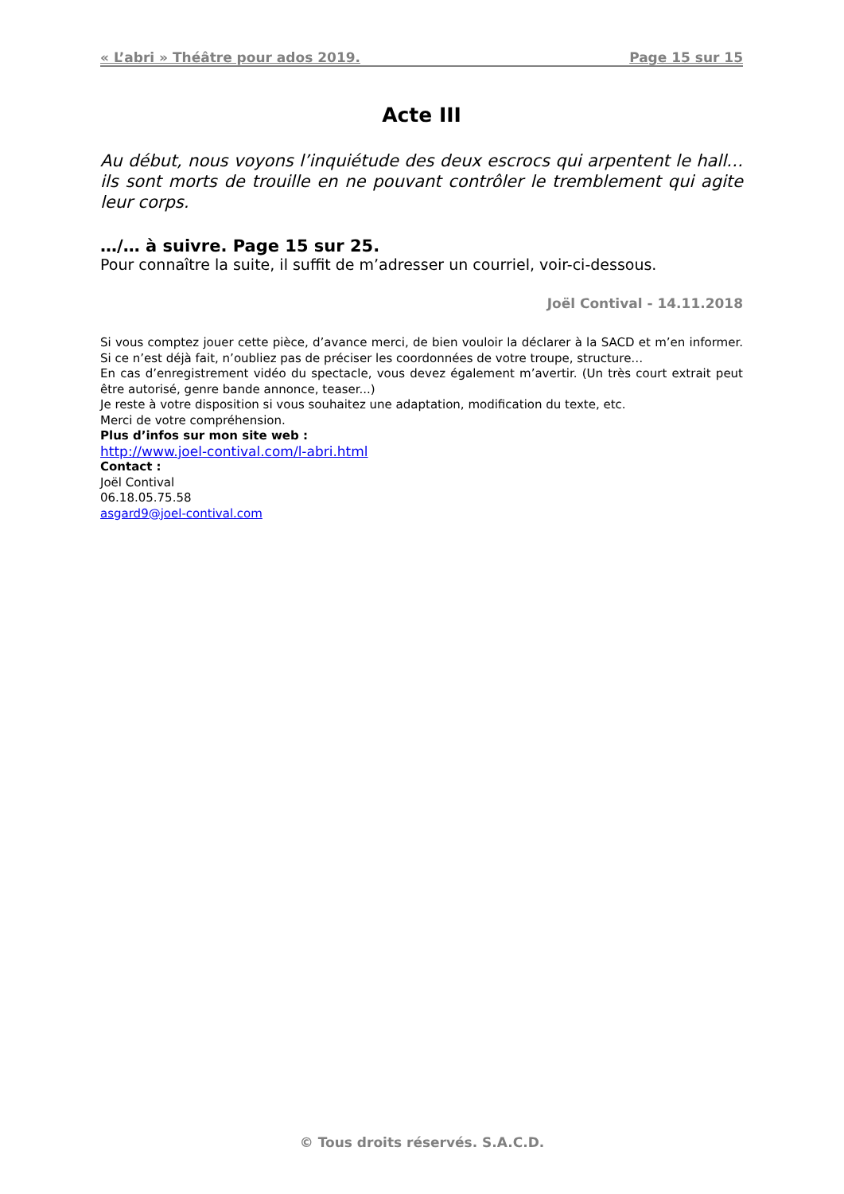« L’abri » Théâtre pour ados 2019. Page 15 sur 15
Acte III
Au début, nous voyons l’inquiétude des deux escrocs qui arpentent le hall… ils sont morts de trouille en ne pouvant contrôler le tremblement qui agite leur corps.
…/… à suivre. Page 15 sur 25.
Pour connaître la suite, il suffit de m’adresser un courriel, voir-ci-dessous.
Joël Contival - 14.11.2018
Si vous comptez jouer cette pièce, d’avance merci, de bien vouloir la déclarer à la SACD et m’en informer. Si ce n’est déjà fait, n’oubliez pas de préciser les coordonnées de votre troupe, structure…
En cas d’enregistrement vidéo du spectacle, vous devez également m’avertir. (Un très court extrait peut être autorisé, genre bande annonce, teaser...)
Je reste à votre disposition si vous souhaitez une adaptation, modification du texte, etc.
Merci de votre compréhension.
Plus d’infos sur mon site web :
http://www.joel-contival.com/l-abri.html
Contact :
Joël Contival
06.18.05.75.58
asgard9@joel-contival.com
© Tous droits réservés. S.A.C.D.